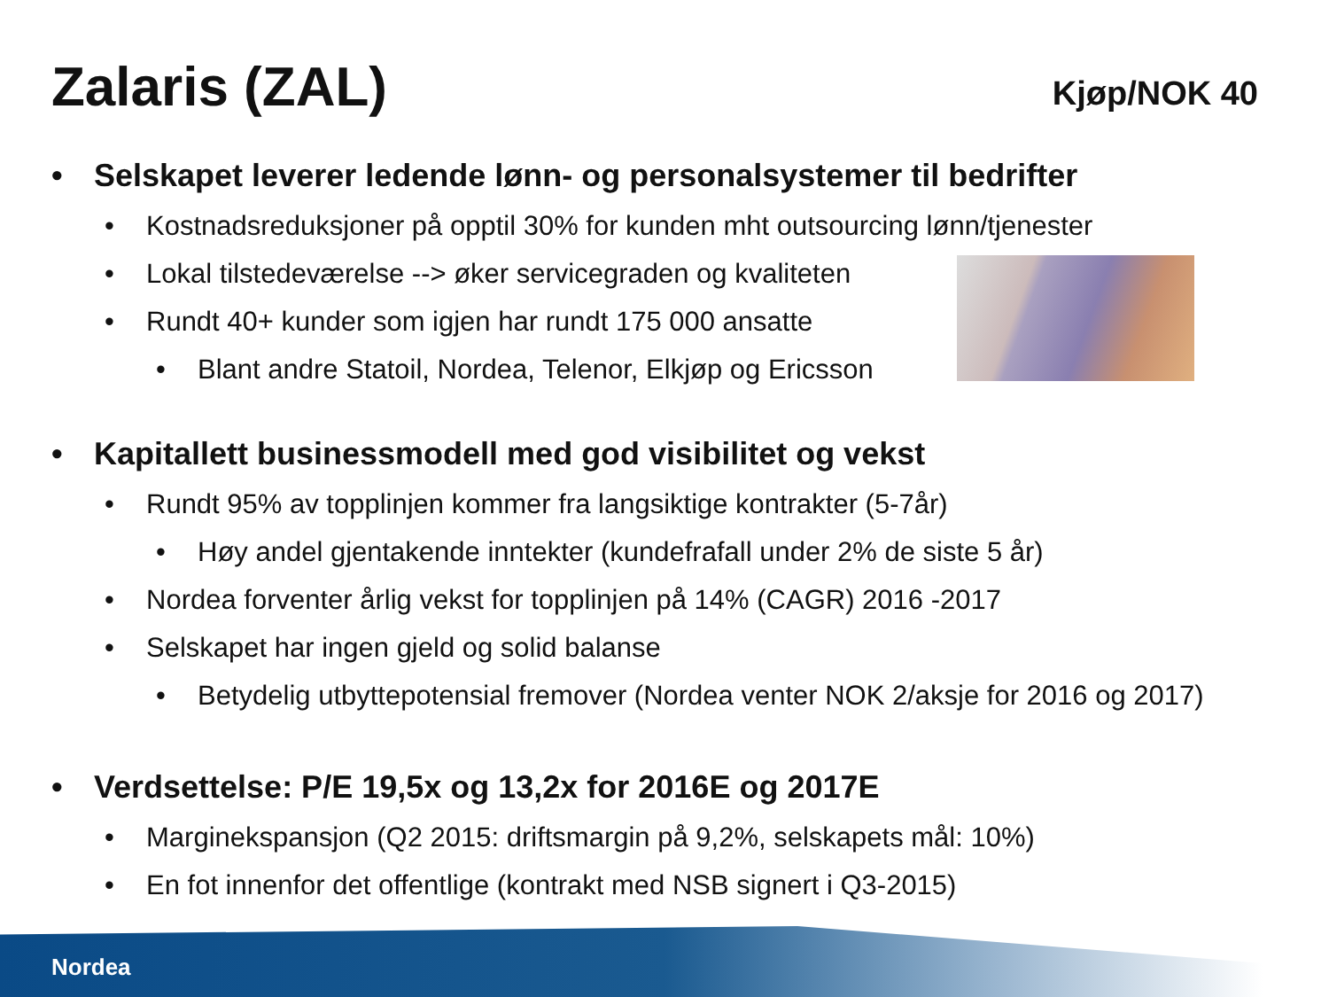Zalaris (ZAL)
Kjøp/NOK 40
• Selskapet leverer ledende lønn- og personalsystemer til bedrifter
• Kostnadsreduksjoner på opptil 30% for kunden mht outsourcing lønn/tjenester
• Lokal tilstedeværelse --> øker servicegraden og kvaliteten
• Rundt 40+ kunder som igjen har rundt 175 000 ansatte
• Blant andre Statoil, Nordea, Telenor, Elkjøp og Ericsson
• Kapitallett businessmodell med god visibilitet og vekst
• Rundt 95% av topplinjen kommer fra langsiktige kontrakter (5-7år)
• Høy andel gjentakende inntekter (kundefrafall under 2% de siste 5 år)
• Nordea forventer årlig vekst for topplinjen på 14% (CAGR) 2016 -2017
• Selskapet har ingen gjeld og solid balanse
• Betydelig utbyttepotensial fremover (Nordea venter NOK 2/aksje for 2016 og 2017)
• Verdsettelse: P/E 19,5x og 13,2x for 2016E og 2017E
• Marginekspansjon (Q2 2015: driftsmargin på 9,2%, selskapets mål: 10%)
• En fot innenfor det offentlige (kontrakt med NSB signert i Q3-2015)
Nordea